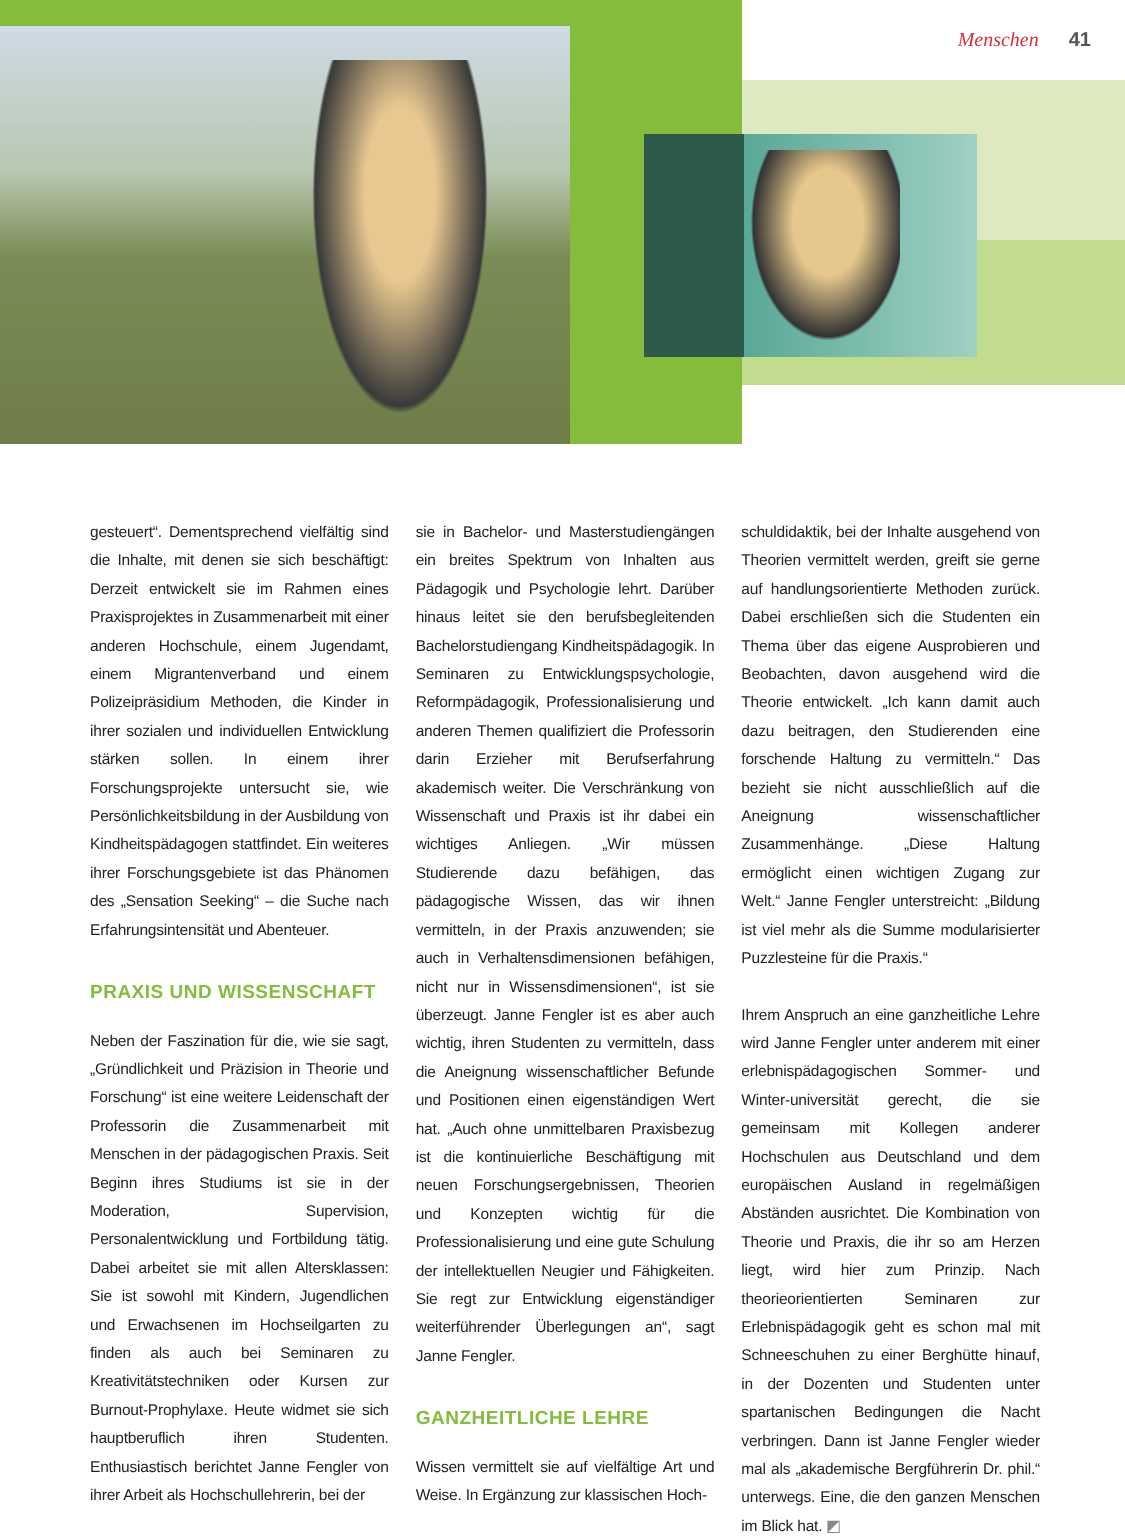Menschen 41
gesteuert“. Dementsprechend vielfältig sind die Inhalte, mit denen sie sich beschäftigt: Derzeit entwickelt sie im Rahmen eines Praxisprojektes in Zusammenarbeit mit einer anderen Hochschule, einem Jugendamt, einem Migrantenverband und einem Polizeipräsidium Methoden, die Kinder in ihrer sozialen und individuellen Entwicklung stärken sollen. In einem ihrer Forschungsprojekte untersucht sie, wie Persönlichkeitsbildung in der Ausbildung von Kindheitspädagogen stattfindet. Ein weiteres ihrer Forschungsgebiete ist das Phänomen des „Sensation Seeking“ – die Suche nach Erfahrungsintensität und Abenteuer.
PRAXIS UND WISSENSCHAFT
Neben der Faszination für die, wie sie sagt, „Gründlichkeit und Präzision in Theorie und Forschung“ ist eine weitere Leidenschaft der Professorin die Zusammenarbeit mit Menschen in der pädagogischen Praxis. Seit Beginn ihres Studiums ist sie in der Moderation, Supervision, Personalentwicklung und Fortbildung tätig. Dabei arbeitet sie mit allen Altersklassen: Sie ist sowohl mit Kindern, Jugendlichen und Erwachsenen im Hochseilgarten zu finden als auch bei Seminaren zu Kreativitätstechniken oder Kursen zur Burnout-Prophylaxe. Heute widmet sie sich hauptberuflich ihren Studenten. Enthusiastisch berichtet Janne Fengler von ihrer Arbeit als Hochschullehrerin, bei der
sie in Bachelor- und Masterstudiengängen ein breites Spektrum von Inhalten aus Pädagogik und Psychologie lehrt. Darüber hinaus leitet sie den berufsbegleitenden Bachelorstudiengang Kindheitspädagogik. In Seminaren zu Entwicklungspsychologie, Reformpädagogik, Professionalisierung und anderen Themen qualifiziert die Professorin darin Erzieher mit Berufserfahrung akademisch weiter. Die Verschränkung von Wissenschaft und Praxis ist ihr dabei ein wichtiges Anliegen. „Wir müssen Studierende dazu befähigen, das pädagogische Wissen, das wir ihnen vermitteln, in der Praxis anzuwenden; sie auch in Verhaltensdimensionen befähigen, nicht nur in Wissensdimensionen“, ist sie überzeugt. Janne Fengler ist es aber auch wichtig, ihren Studenten zu vermitteln, dass die Aneignung wissenschaftlicher Befunde und Positionen einen eigenständigen Wert hat. „Auch ohne unmittelbaren Praxisbezug ist die kontinuierliche Beschäftigung mit neuen Forschungsergebnissen, Theorien und Konzepten wichtig für die Professionalisierung und eine gute Schulung der intellektuellen Neugier und Fähigkeiten. Sie regt zur Entwicklung eigenständiger weiterführender Überlegungen an“, sagt Janne Fengler.
GANZHEITLICHE LEHRE
Wissen vermittelt sie auf vielfältige Art und Weise. In Ergänzung zur klassischen Hoch-
schuldidaktik, bei der Inhalte ausgehend von Theorien vermittelt werden, greift sie gerne auf handlungsorientierte Methoden zurück. Dabei erschließen sich die Studenten ein Thema über das eigene Ausprobieren und Beobachten, davon ausgehend wird die Theorie entwickelt. „Ich kann damit auch dazu beitragen, den Studierenden eine forschende Haltung zu vermitteln.“ Das bezieht sie nicht ausschließlich auf die Aneignung wissenschaftlicher Zusammenhänge. „Diese Haltung ermöglicht einen wichtigen Zugang zur Welt.“ Janne Fengler unterstreicht: „Bildung ist viel mehr als die Summe modularisierter Puzzlesteine für die Praxis.“
Ihrem Anspruch an eine ganzheitliche Lehre wird Janne Fengler unter anderem mit einer erlebnispädagogischen Sommer- und Winter-universität gerecht, die sie gemeinsam mit Kollegen anderer Hochschulen aus Deutschland und dem europäischen Ausland in regelmäßigen Abständen ausrichtet. Die Kombination von Theorie und Praxis, die ihr so am Herzen liegt, wird hier zum Prinzip. Nach theorieorientierten Seminaren zur Erlebnispädagogik geht es schon mal mit Schneeschuhen zu einer Berghütte hinauf, in der Dozenten und Studenten unter spartanischen Bedingungen die Nacht verbringen. Dann ist Janne Fengler wieder mal als „akademische Bergführerin Dr. phil.“ unterwegs. Eine, die den ganzen Menschen im Blick hat. ◩